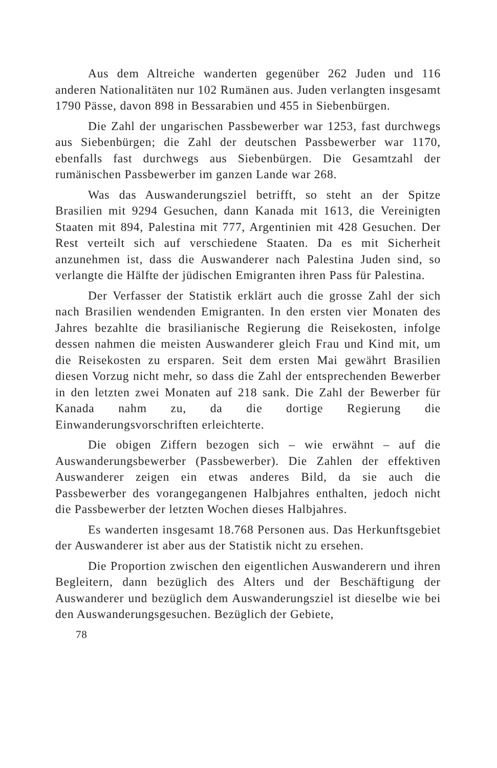Aus dem Altreiche wanderten gegenüber 262 Juden und 116 anderen Nationalitäten nur 102 Rumänen aus. Juden verlangten insgesamt 1790 Pässe, davon 898 in Bessarabien und 455 in Siebenbürgen.
Die Zahl der ungarischen Passbewerber war 1253, fast durchwegs aus Siebenbürgen; die Zahl der deutschen Passbewerber war 1170, ebenfalls fast durchwegs aus Siebenbürgen. Die Gesamtzahl der rumänischen Passbewerber im ganzen Lande war 268.
Was das Auswanderungsziel betrifft, so steht an der Spitze Brasilien mit 9294 Gesuchen, dann Kanada mit 1613, die Vereinigten Staaten mit 894, Palestina mit 777, Argentinien mit 428 Gesuchen. Der Rest verteilt sich auf verschiedene Staaten. Da es mit Sicherheit anzunehmen ist, dass die Auswanderer nach Palestina Juden sind, so verlangte die Hälfte der jüdischen Emigranten ihren Pass für Palestina.
Der Verfasser der Statistik erklärt auch die grosse Zahl der sich nach Brasilien wendenden Emigranten. In den ersten vier Monaten des Jahres bezahlte die brasilianische Regierung die Reisekosten, infolge dessen nahmen die meisten Auswanderer gleich Frau und Kind mit, um die Reisekosten zu ersparen. Seit dem ersten Mai gewährt Brasilien diesen Vorzug nicht mehr, so dass die Zahl der entsprechenden Bewerber in den letzten zwei Monaten auf 218 sank. Die Zahl der Bewerber für Kanada nahm zu, da die dortige Regierung die Einwanderungsvorschriften erleichterte.
Die obigen Ziffern bezogen sich – wie erwähnt – auf die Auswanderungsbewerber (Passbewerber). Die Zahlen der effektiven Auswanderer zeigen ein etwas anderes Bild, da sie auch die Passbewerber des vorangegangenen Halbjahres enthalten, jedoch nicht die Passbewerber der letzten Wochen dieses Halbjahres.
Es wanderten insgesamt 18.768 Personen aus. Das Herkunftsgebiet der Auswanderer ist aber aus der Statistik nicht zu ersehen.
Die Proportion zwischen den eigentlichen Auswanderern und ihren Begleitern, dann bezüglich des Alters und der Beschäftigung der Auswanderer und bezüglich dem Auswanderungsziel ist dieselbe wie bei den Auswanderungsgesuchen. Bezüglich der Gebiete,
78